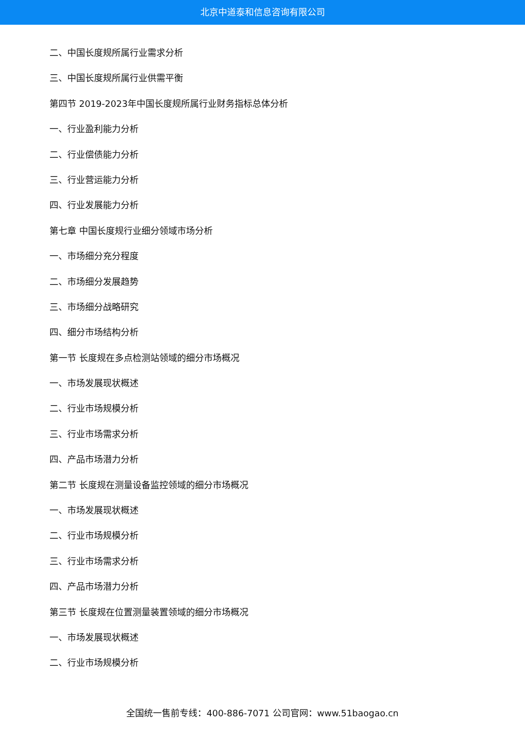北京中道泰和信息咨询有限公司
二、中国长度规所属行业需求分析
三、中国长度规所属行业供需平衡
第四节 2019-2023年中国长度规所属行业财务指标总体分析
一、行业盈利能力分析
二、行业偿债能力分析
三、行业营运能力分析
四、行业发展能力分析
第七章 中国长度规行业细分领域市场分析
一、市场细分充分程度
二、市场细分发展趋势
三、市场细分战略研究
四、细分市场结构分析
第一节 长度规在多点检测站领域的细分市场概况
一、市场发展现状概述
二、行业市场规模分析
三、行业市场需求分析
四、产品市场潜力分析
第二节 长度规在测量设备监控领域的细分市场概况
一、市场发展现状概述
二、行业市场规模分析
三、行业市场需求分析
四、产品市场潜力分析
第三节 长度规在位置测量装置领域的细分市场概况
一、市场发展现状概述
二、行业市场规模分析
全国统一售前专线：400-886-7071 公司官网：www.51baogao.cn